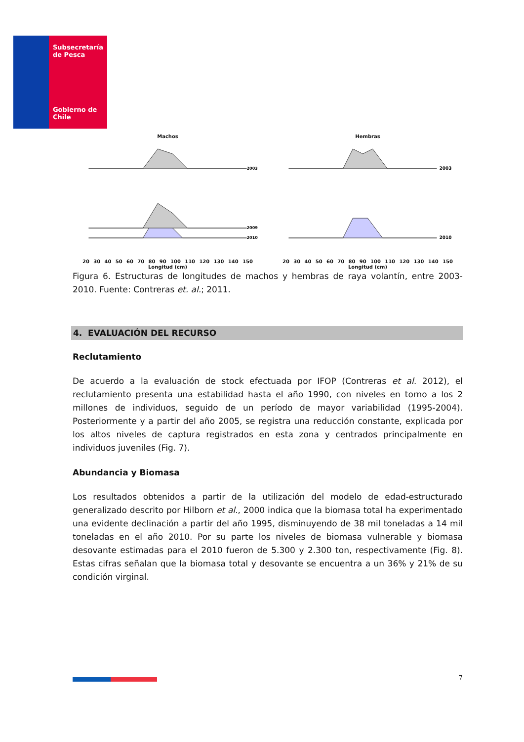Subsecretaría
de Pesca
Gobierno de Chile
Machos
2003
2009
2010
20 30 40 50 60 70 80 90 100 110 120 130 140 150
Longitud (cm)
Hembras
2003
2010
20 30 40 50 60 70 80 90 100 110 120 130 140 150
Longitud (cm)
Figura 6. Estructuras de longitudes de machos y hembras de raya volantín, entre 2003-2010. Fuente: Contreras et. al.; 2011.
4. EVALUACIÓN DEL RECURSO
Reclutamiento
De acuerdo a la evaluación de stock efectuada por IFOP (Contreras et al. 2012), el reclutamiento presenta una estabilidad hasta el año 1990, con niveles en torno a los 2 millones de individuos, seguido de un período de mayor variabilidad (1995-2004). Posteriormente y a partir del año 2005, se registra una reducción constante, explicada por los altos niveles de captura registrados en esta zona y centrados principalmente en individuos juveniles (Fig. 7).
Abundancia y Biomasa
Los resultados obtenidos a partir de la utilización del modelo de edad-estructurado generalizado descrito por Hilborn et al., 2000 indica que la biomasa total ha experimentado una evidente declinación a partir del año 1995, disminuyendo de 38 mil toneladas a 14 mil toneladas en el año 2010. Por su parte los niveles de biomasa vulnerable y biomasa desovante estimadas para el 2010 fueron de 5.300 y 2.300 ton, respectivamente (Fig. 8). Estas cifras señalan que la biomasa total y desovante se encuentra a un 36% y 21% de su condición virginal.
7